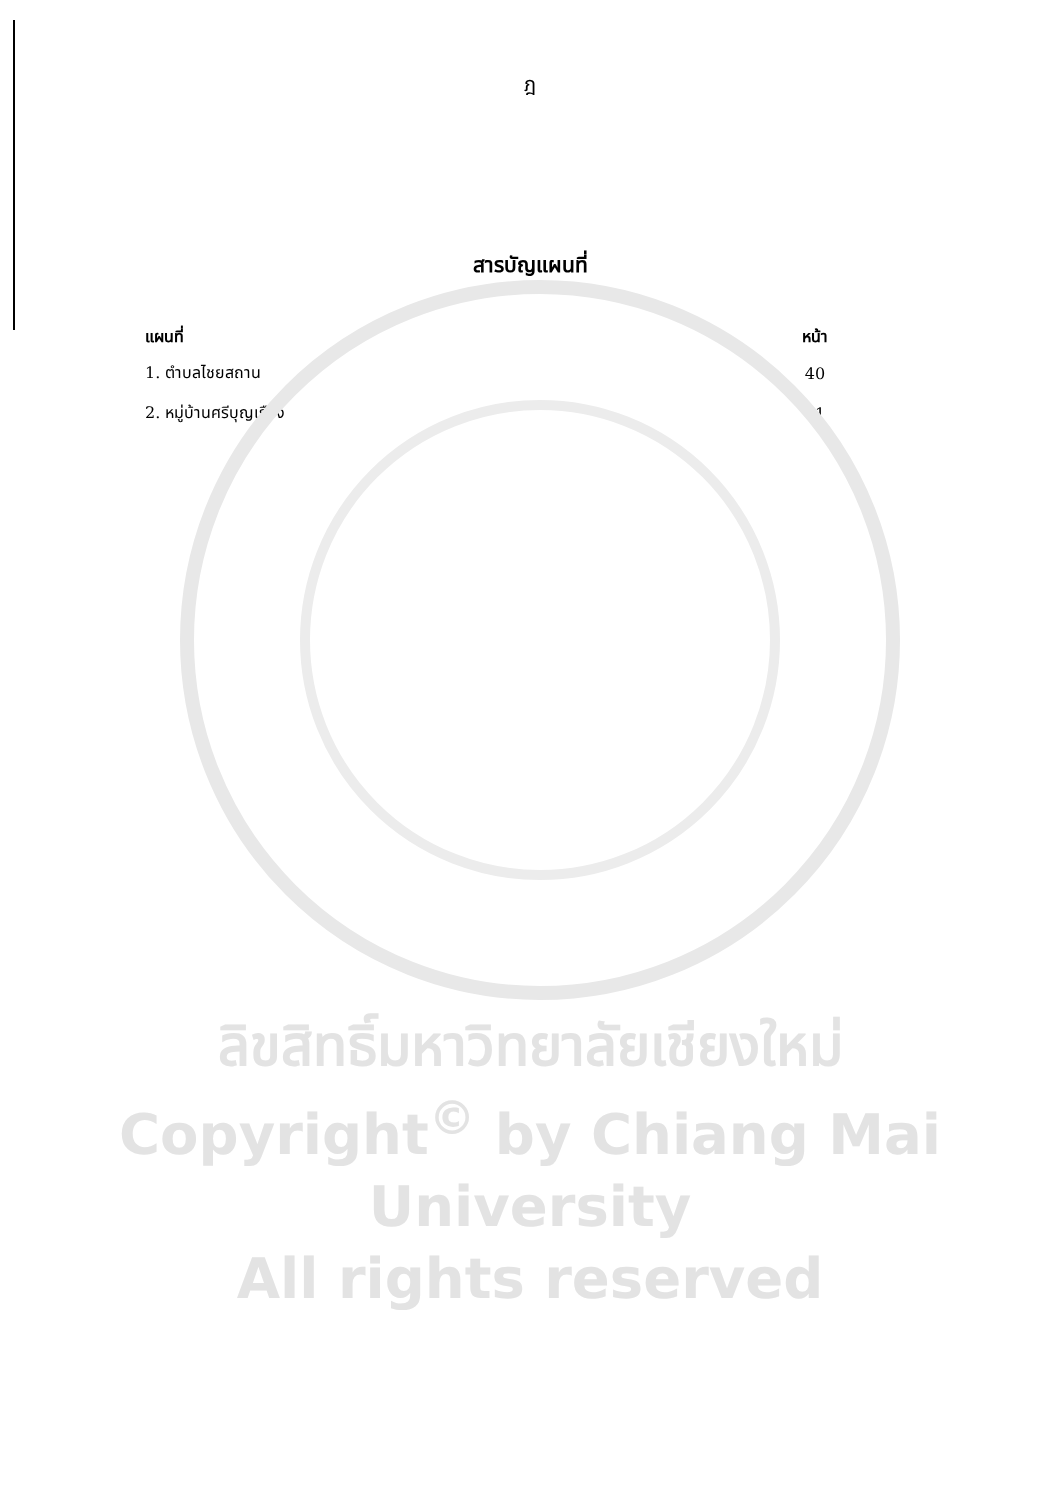ฎ
สารบัญแผนที่
| แผนที่ | หน้า |
| --- | --- |
| 1. ตำบลไชยสถาน | 40 |
| 2. หมู่บ้านศรีบุญเรือง | 41 |
ลิขสิทธิ์มหาวิทยาลัยเชียงใหม่
Copyright<sup>©</sup> by Chiang Mai University
All rights reserved